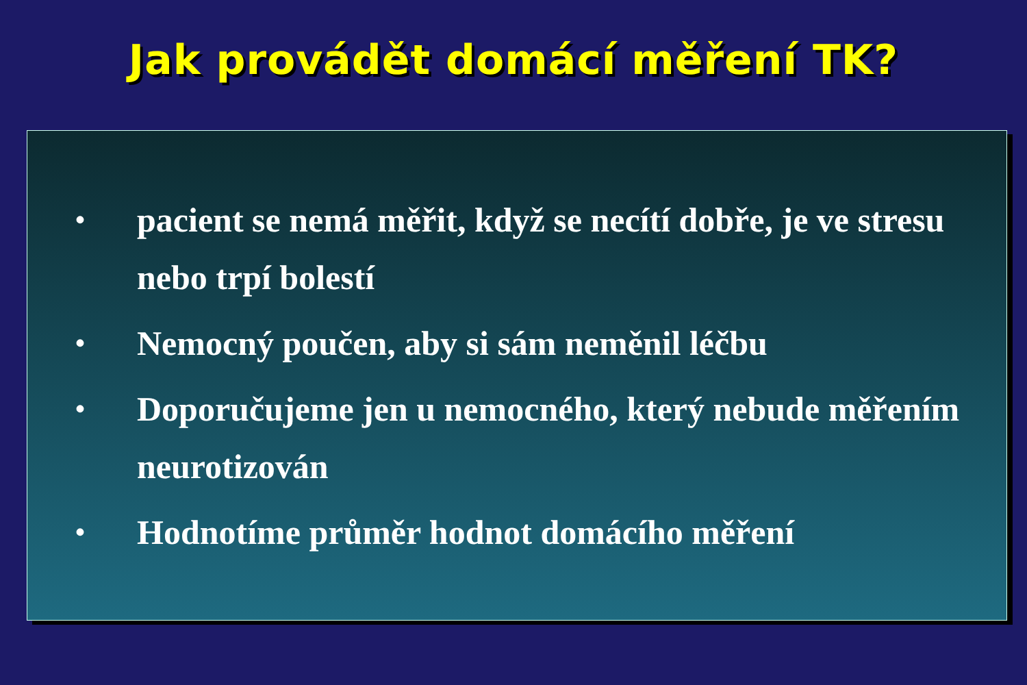Jak provádět domácí měření TK?
• pacient se nemá měřit, když se necítí dobře, je ve stresu nebo trpí bolestí
• Nemocný poučen, aby si sám neměnil léčbu
• Doporučujeme jen u nemocného, který nebude měřením neurotizován
• Hodnotíme průměr hodnot domácího měření